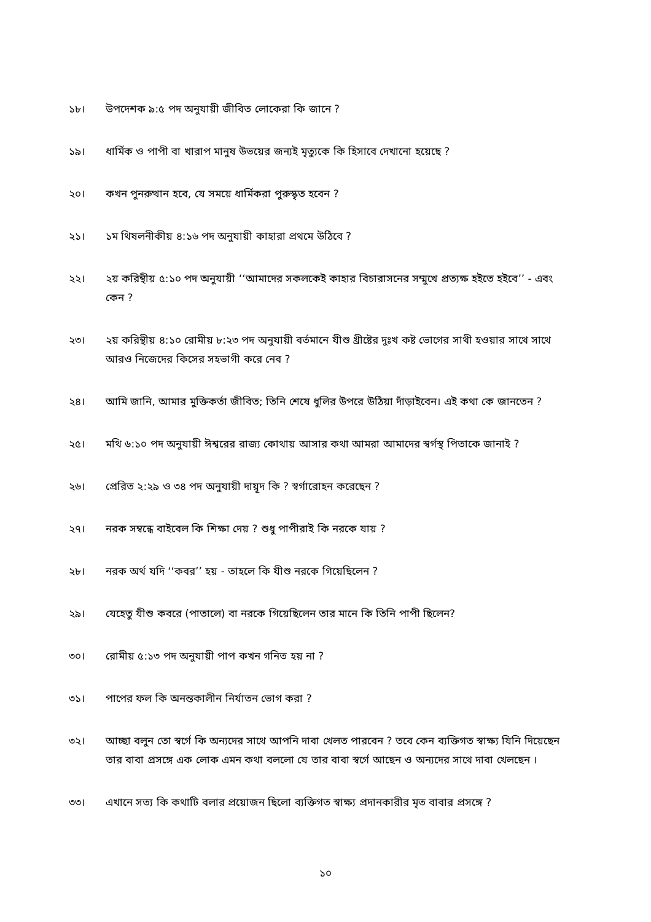১৮। উপদেশক ৯:৫ পদ অনুযায়ী জীবিত লোকেরা কি জানে ?
১৯। ধার্মিক ও পাপী বা খারাপ মানুষ উভয়ের জন্যই মৃত্যুকে কি হিসাবে দেখানো হয়েছে ?
২০। কখন পুনরুত্থান হবে, যে সময়ে ধার্মিকরা পুরুস্কৃত হবেন ?
২১। ১ম থিষলনীকীয় ৪:১৬ পদ অনুযায়ী কাহারা প্রথমে উঠিবে ?
২২। ২য় করিন্থীয় ৫:১০ পদ অনুযায়ী ‘‘আমাদের সকলকেই কাহার বিচারাসনের সম্মুখে প্রত্যক্ষ হইতে হইবে’’ - এবং কেন ?
২৩। ২য় করিন্থীয় ৪:১০ রোমীয় ৮:২৩ পদ অনুযায়ী বর্তমানে যীশু খ্রীষ্টের দুঃখ কষ্ট ভোগের সাথী হওয়ার সাথে সাথে আরও নিজেদের কিসের সহভাগী করে নেব ?
২৪। আমি জানি, আমার মুক্তিকর্তা জীবিত; তিনি শেষে ধুলির উপরে উঠিয়া দাঁড়াইবেন। এই কথা কে জানতেন ?
২৫। মথি ৬:১০ পদ অনুযায়ী ঈশ্বরের রাজ্য কোথায় আসার কথা আমরা আমাদের স্বর্গস্থ পিতাকে জানাই ?
২৬। প্রেরিত ২:২৯ ও ৩৪ পদ অনুযায়ী দায়ূদ কি ? স্বর্গারোহন করেছেন ?
২৭। নরক সম্বন্ধে বাইবেল কি শিক্ষা দেয় ? শুধু পাপীরাই কি নরকে যায় ?
২৮। নরক অর্থ যদি ‘‘কবর’’ হয় - তাহলে কি যীশু নরকে গিয়েছিলেন ?
২৯। যেহেতু যীশু কবরে (পাতালে) বা নরকে গিয়েছিলেন তার মানে কি তিনি পাপী ছিলেন?
৩০। রোমীয় ৫:১৩ পদ অনুযায়ী পাপ কখন গনিত হয় না ?
৩১। পাপের ফল কি অনন্তকালীন নির্যাতন ভোগ করা ?
৩২। আচ্ছা বলুন তো স্বর্গে কি অন্যদের সাথে আপনি দাবা খেলত পারবেন ? তবে কেন ব্যক্তিগত স্বাক্ষ্য যিনি দিয়েছেন তার বাবা প্রসঙ্গে এক লোক এমন কথা বললো যে তার বাবা স্বর্গে আছেন ও অন্যদের সাথে দাবা খেলছেন ।
৩৩। এখানে সত্য কি কথাটি বলার প্রয়োজন ছিলো ব্যক্তিগত স্বাক্ষ্য প্রদানকারীর মৃত বাবার প্রসঙ্গে ?
১০